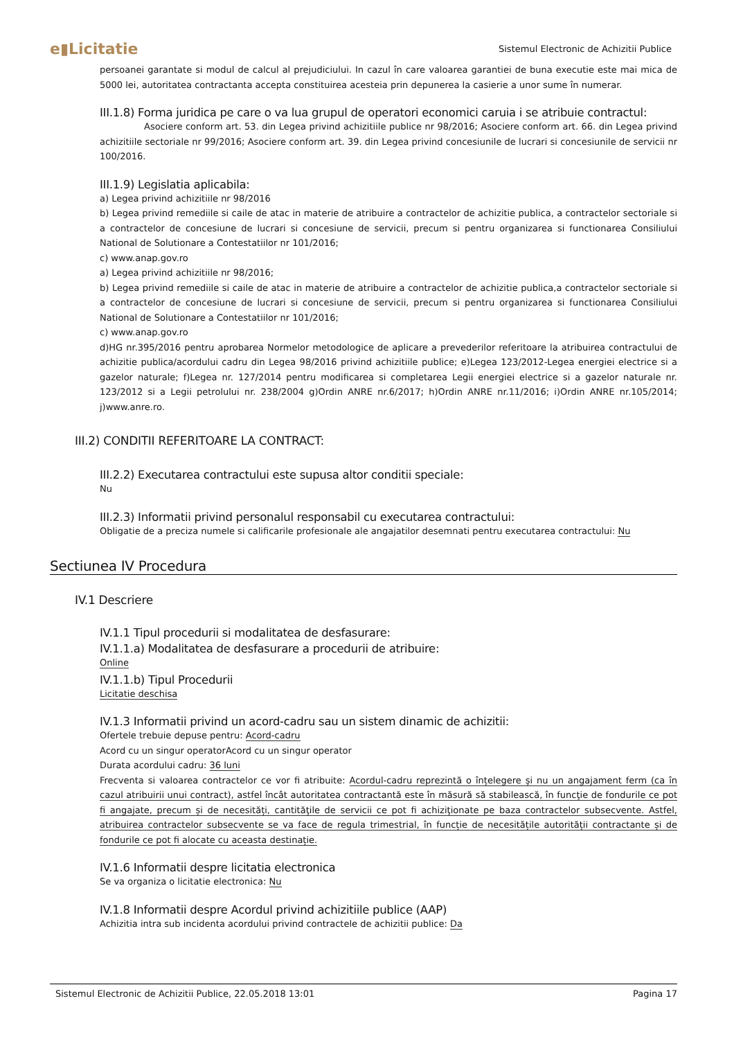e▮Licitatie
Sistemul Electronic de Achizitii Publice
persoanei garantate si modul de calcul al prejudiciului. In cazul în care valoarea garantiei de buna executie este mai mica de 5000 lei, autoritatea contractanta accepta constituirea acesteia prin depunerea la casierie a unor sume în numerar.
III.1.8) Forma juridica pe care o va lua grupul de operatori economici caruia i se atribuie contractul:
Asociere conform art. 53. din Legea privind achizitiile publice nr 98/2016; Asociere conform art. 66. din Legea privind achizitiile sectoriale nr 99/2016; Asociere conform art. 39. din Legea privind concesiunile de lucrari si concesiunile de servicii nr 100/2016.
III.1.9) Legislatia aplicabila:
a) Legea privind achizitiile nr 98/2016
b) Legea privind remediile si caile de atac in materie de atribuire a contractelor de achizitie publica, a contractelor sectoriale si a contractelor de concesiune de lucrari si concesiune de servicii, precum si pentru organizarea si functionarea Consiliului National de Solutionare a Contestatiilor nr 101/2016;
c) www.anap.gov.ro
a) Legea privind achizitiile nr 98/2016;
b) Legea privind remediile si caile de atac in materie de atribuire a contractelor de achizitie publica,a contractelor sectoriale si a contractelor de concesiune de lucrari si concesiune de servicii, precum si pentru organizarea si functionarea Consiliului National de Solutionare a Contestatiilor nr 101/2016;
c) www.anap.gov.ro
d)HG nr.395/2016 pentru aprobarea Normelor metodologice de aplicare a prevederilor referitoare la atribuirea contractului de achizitie publica/acordului cadru din Legea 98/2016 privind achizitiile publice; e)Legea 123/2012-Legea energiei electrice si a gazelor naturale; f)Legea nr. 127/2014 pentru modificarea si completarea Legii energiei electrice si a gazelor naturale nr. 123/2012 si a Legii petrolului nr. 238/2004 g)Ordin ANRE nr.6/2017; h)Ordin ANRE nr.11/2016; i)Ordin ANRE nr.105/2014; j)www.anre.ro.
III.2) CONDITII REFERITOARE LA CONTRACT:
III.2.2) Executarea contractului este supusa altor conditii speciale:
Nu
III.2.3) Informatii privind personalul responsabil cu executarea contractului:
Obligatie de a preciza numele si calificarile profesionale ale angajatilor desemnati pentru executarea contractului: Nu
Sectiunea IV Procedura
IV.1 Descriere
IV.1.1 Tipul procedurii si modalitatea de desfasurare:
IV.1.1.a) Modalitatea de desfasurare a procedurii de atribuire:
Online
IV.1.1.b) Tipul Procedurii
Licitatie deschisa
IV.1.3 Informatii privind un acord-cadru sau un sistem dinamic de achizitii:
Ofertele trebuie depuse pentru: Acord-cadru
Acord cu un singur operatorAcord cu un singur operator
Durata acordului cadru: 36 luni
Frecventa si valoarea contractelor ce vor fi atribuite: Acordul-cadru reprezintă o înțelegere şi nu un angajament ferm (ca în cazul atribuirii unui contract), astfel încât autoritatea contractantă este în măsură să stabilească, în funcţie de fondurile ce pot fi angajate, precum și de necesități, cantităţile de servicii ce pot fi achiziţionate pe baza contractelor subsecvente. Astfel, atribuirea contractelor subsecvente se va face de regula trimestrial, în funcție de necesitățile autorității contractante și de fondurile ce pot fi alocate cu aceasta destinație.
IV.1.6 Informatii despre licitatia electronica
Se va organiza o licitatie electronica: Nu
IV.1.8 Informatii despre Acordul privind achizitiile publice (AAP)
Achizitia intra sub incidenta acordului privind contractele de achizitii publice: Da
Sistemul Electronic de Achizitii Publice, 22.05.2018 13:01 Pagina 17